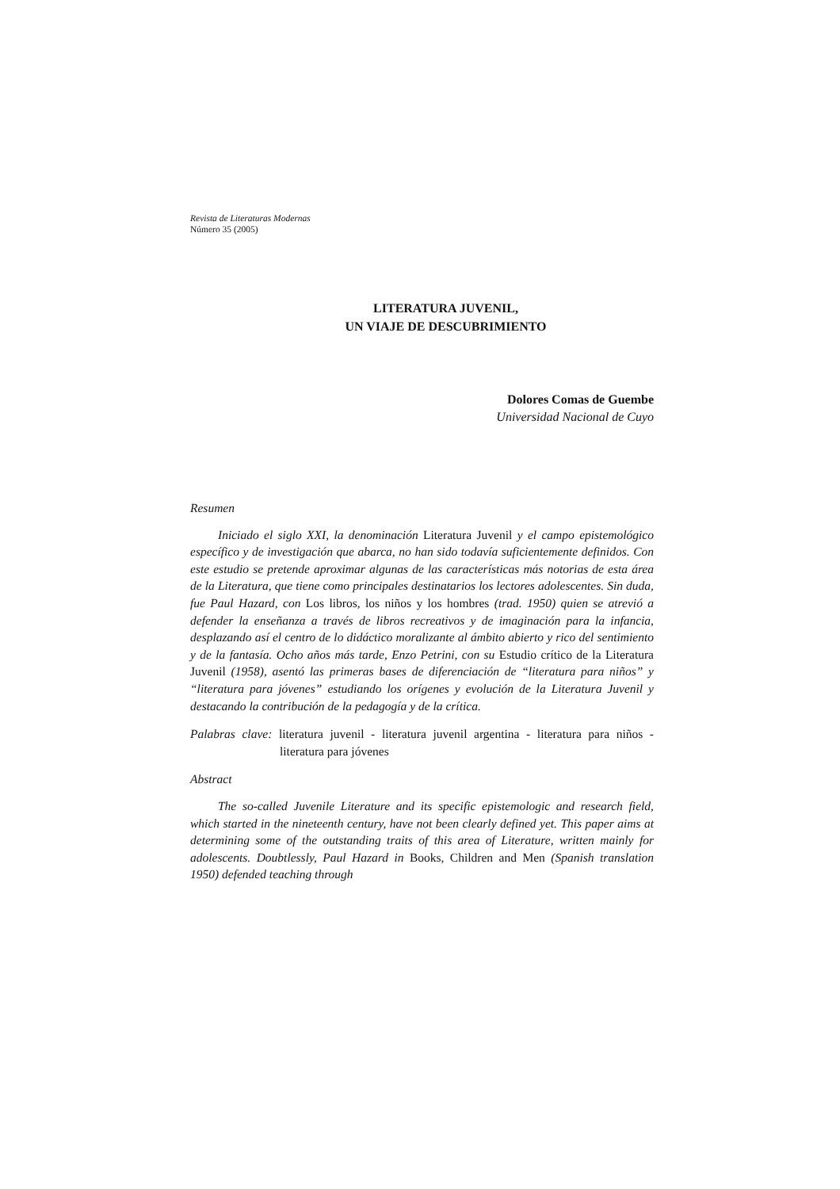Revista de Literaturas Modernas
Número 35 (2005)
LITERATURA JUVENIL,
UN VIAJE DE DESCUBRIMIENTO
Dolores Comas de Guembe
Universidad Nacional de Cuyo
Resumen
Iniciado el siglo XXI, la denominación Literatura Juvenil y el campo epistemológico específico y de investigación que abarca, no han sido todavía suficientemente definidos. Con este estudio se pretende aproximar algunas de las características más notorias de esta área de la Literatura, que tiene como principales destinatarios los lectores adolescentes. Sin duda, fue Paul Hazard, con Los libros, los niños y los hombres (trad. 1950) quien se atrevió a defender la enseñanza a través de libros recreativos y de imaginación para la infancia, desplazando así el centro de lo didáctico moralizante al ámbito abierto y rico del sentimiento y de la fantasía. Ocho años más tarde, Enzo Petrini, con su Estudio crítico de la Literatura Juvenil (1958), asentó las primeras bases de diferenciación de “literatura para niños” y “literatura para jóvenes” estudiando los orígenes y evolución de la Literatura Juvenil y destacando la contribución de la pedagogía y de la crítica.
Palabras clave: literatura juvenil - literatura juvenil argentina - literatura para niños - literatura para jóvenes
Abstract
The so-called Juvenile Literature and its specific epistemologic and research field, which started in the nineteenth century, have not been clearly defined yet. This paper aims at determining some of the outstanding traits of this area of Literature, written mainly for adolescents. Doubtlessly, Paul Hazard in Books, Children and Men (Spanish translation 1950) defended teaching through